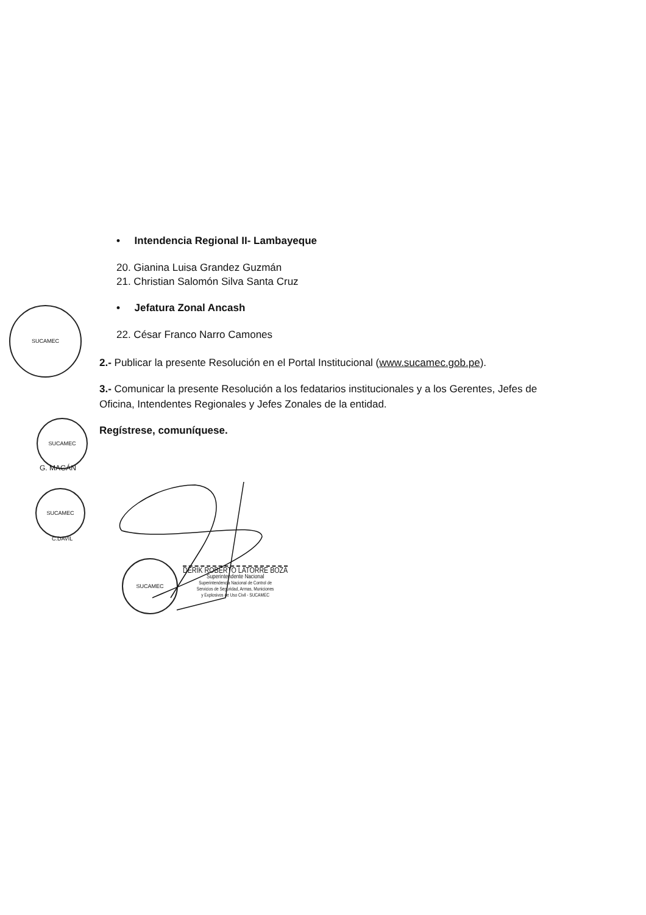SUCAMEC
SUCAMEC
G. MAGÁN
SUCAMEC
C.DAVIL
SUCAMEC
• Intendencia Regional II- Lambayeque
20. Gianina Luisa Grandez Guzmán
21. Christian Salomón Silva Santa Cruz
• Jefatura Zonal Ancash
22. César Franco Narro Camones
2.- Publicar la presente Resolución en el Portal Institucional (www.sucamec.gob.pe).
3.- Comunicar la presente Resolución a los fedatarios institucionales y a los Gerentes, Jefes de Oficina, Intendentes Regionales y Jefes Zonales de la entidad.
Regístrese, comuníquese.
DERIK ROBERTO LATORRE BOZA
Superintendente Nacional
Superintendencia Nacional de Control de
Servicios de Seguridad, Armas, Municiones
y Explosivos de Uso Civil - SUCAMEC